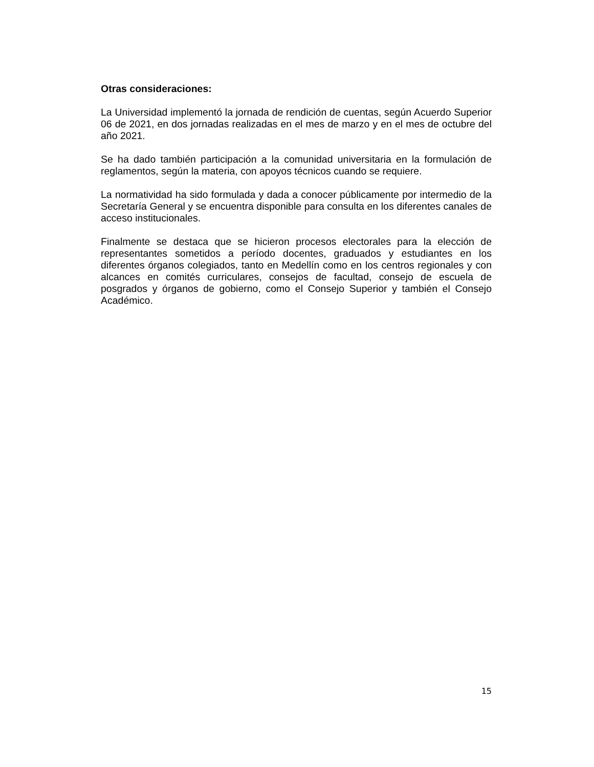Otras consideraciones:
La Universidad implementó la jornada de rendición de cuentas, según Acuerdo Superior 06 de 2021, en dos jornadas realizadas en el mes de marzo y en el mes de octubre del año 2021.
Se ha dado también participación a la comunidad universitaria en la formulación de reglamentos, según la materia, con apoyos técnicos cuando se requiere.
La normatividad ha sido formulada y dada a conocer públicamente por intermedio de la Secretaría General y se encuentra disponible para consulta en los diferentes canales de acceso institucionales.
Finalmente se destaca que se hicieron procesos electorales para la elección de representantes sometidos a período docentes, graduados y estudiantes en los diferentes órganos colegiados, tanto en Medellín como en los centros regionales y con alcances en comités curriculares, consejos de facultad, consejo de escuela de posgrados y órganos de gobierno, como el Consejo Superior y también el Consejo Académico.
15